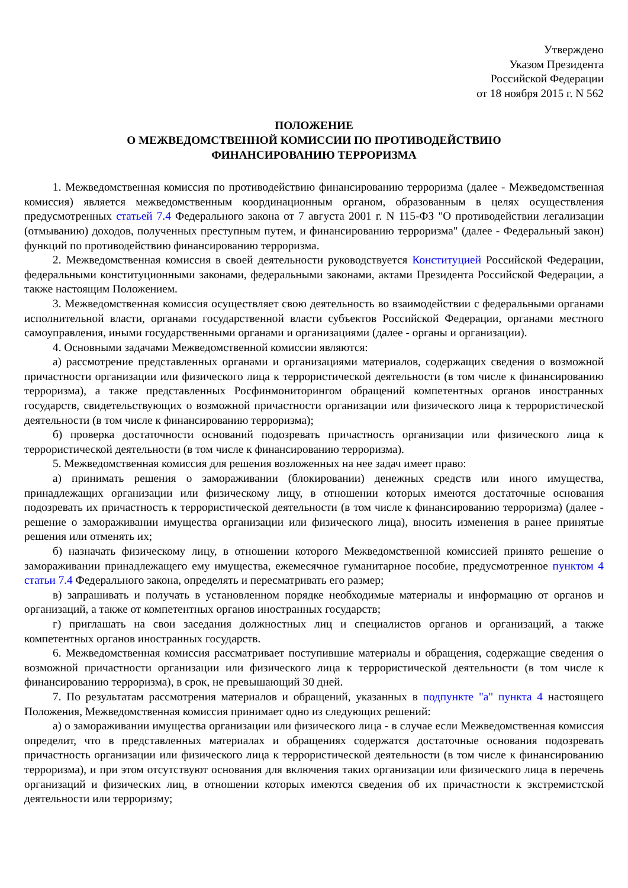Утверждено
Указом Президента
Российской Федерации
от 18 ноября 2015 г. N 562
ПОЛОЖЕНИЕ
О МЕЖВЕДОМСТВЕННОЙ КОМИССИИ ПО ПРОТИВОДЕЙСТВИЮ
ФИНАНСИРОВАНИЮ ТЕРРОРИЗМА
1. Межведомственная комиссия по противодействию финансированию терроризма (далее - Межведомственная комиссия) является межведомственным координационным органом, образованным в целях осуществления предусмотренных статьей 7.4 Федерального закона от 7 августа 2001 г. N 115-ФЗ "О противодействии легализации (отмыванию) доходов, полученных преступным путем, и финансированию терроризма" (далее - Федеральный закон) функций по противодействию финансированию терроризма.
2. Межведомственная комиссия в своей деятельности руководствуется Конституцией Российской Федерации, федеральными конституционными законами, федеральными законами, актами Президента Российской Федерации, а также настоящим Положением.
3. Межведомственная комиссия осуществляет свою деятельность во взаимодействии с федеральными органами исполнительной власти, органами государственной власти субъектов Российской Федерации, органами местного самоуправления, иными государственными органами и организациями (далее - органы и организации).
4. Основными задачами Межведомственной комиссии являются:
а) рассмотрение представленных органами и организациями материалов, содержащих сведения о возможной причастности организации или физического лица к террористической деятельности (в том числе к финансированию терроризма), а также представленных Росфинмониторингом обращений компетентных органов иностранных государств, свидетельствующих о возможной причастности организации или физического лица к террористической деятельности (в том числе к финансированию терроризма);
б) проверка достаточности оснований подозревать причастность организации или физического лица к террористической деятельности (в том числе к финансированию терроризма).
5. Межведомственная комиссия для решения возложенных на нее задач имеет право:
а) принимать решения о замораживании (блокировании) денежных средств или иного имущества, принадлежащих организации или физическому лицу, в отношении которых имеются достаточные основания подозревать их причастность к террористической деятельности (в том числе к финансированию терроризма) (далее - решение о замораживании имущества организации или физического лица), вносить изменения в ранее принятые решения или отменять их;
б) назначать физическому лицу, в отношении которого Межведомственной комиссией принято решение о замораживании принадлежащего ему имущества, ежемесячное гуманитарное пособие, предусмотренное пунктом 4 статьи 7.4 Федерального закона, определять и пересматривать его размер;
в) запрашивать и получать в установленном порядке необходимые материалы и информацию от органов и организаций, а также от компетентных органов иностранных государств;
г) приглашать на свои заседания должностных лиц и специалистов органов и организаций, а также компетентных органов иностранных государств.
6. Межведомственная комиссия рассматривает поступившие материалы и обращения, содержащие сведения о возможной причастности организации или физического лица к террористической деятельности (в том числе к финансированию терроризма), в срок, не превышающий 30 дней.
7. По результатам рассмотрения материалов и обращений, указанных в подпункте "а" пункта 4 настоящего Положения, Межведомственная комиссия принимает одно из следующих решений:
а) о замораживании имущества организации или физического лица - в случае если Межведомственная комиссия определит, что в представленных материалах и обращениях содержатся достаточные основания подозревать причастность организации или физического лица к террористической деятельности (в том числе к финансированию терроризма), и при этом отсутствуют основания для включения таких организации или физического лица в перечень организаций и физических лиц, в отношении которых имеются сведения об их причастности к экстремистской деятельности или терроризму;